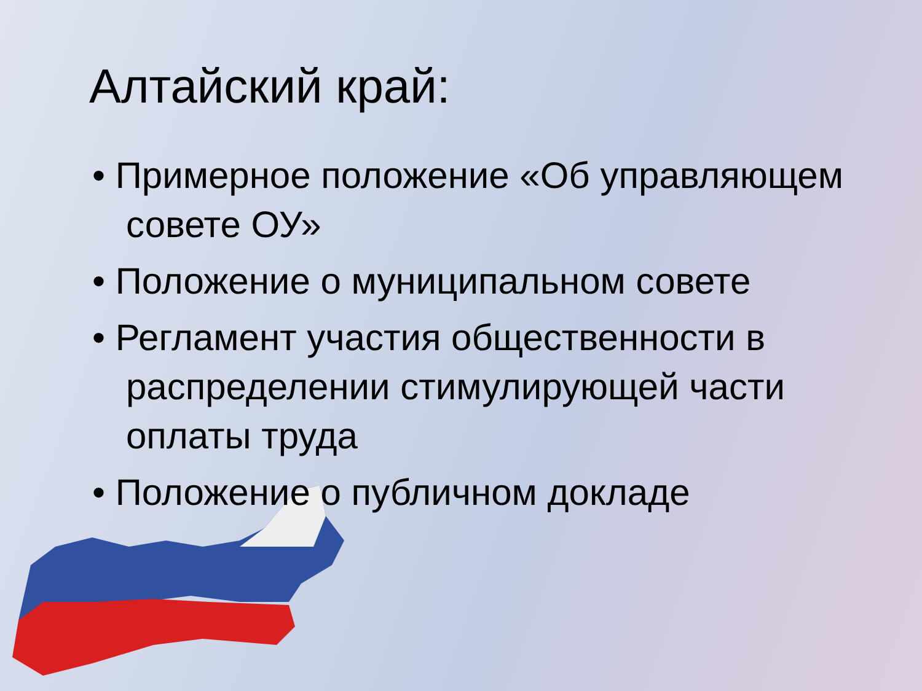Алтайский край:
• Примерное положение «Об управляющем совете ОУ»
• Положение о муниципальном совете
• Регламент участия общественности в распределении стимулирующей части оплаты труда
• Положение о публичном докладе